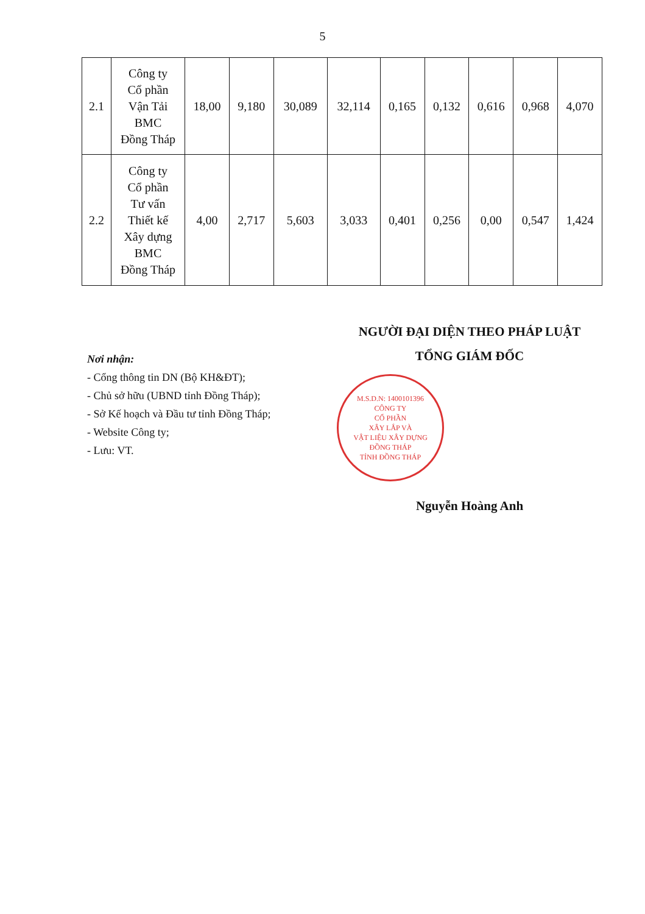5
| 2.1 | Công ty Cổ phần Vận Tải BMC Đồng Tháp | 18,00 | 9,180 | 30,089 | 32,114 | 0,165 | 0,132 | 0,616 | 0,968 | 4,070 |
| 2.2 | Công ty Cổ phần Tư vấn Thiết kế Xây dựng BMC Đồng Tháp | 4,00 | 2,717 | 5,603 | 3,033 | 0,401 | 0,256 | 0,00 | 0,547 | 1,424 |
Nơi nhận:
- Cổng thông tin DN (Bộ KH&ĐT);
- Chủ sở hữu (UBND tỉnh Đồng Tháp);
- Sở Kế hoạch và Đầu tư tỉnh Đồng Tháp;
- Website Công ty;
- Lưu: VT.
NGƯỜI ĐẠI DIỆN THEO PHÁP LUẬT
TỔNG GIÁM ĐỐC
M.S.D.N: 1400101396
CÔNG TY
CỔ PHẦN
XÂY LẮP VÀ
VẬT LIỆU XÂY DỰNG
ĐỒNG THÁP
TỈNH ĐỒNG THÁP
Nguyễn Hoàng Anh